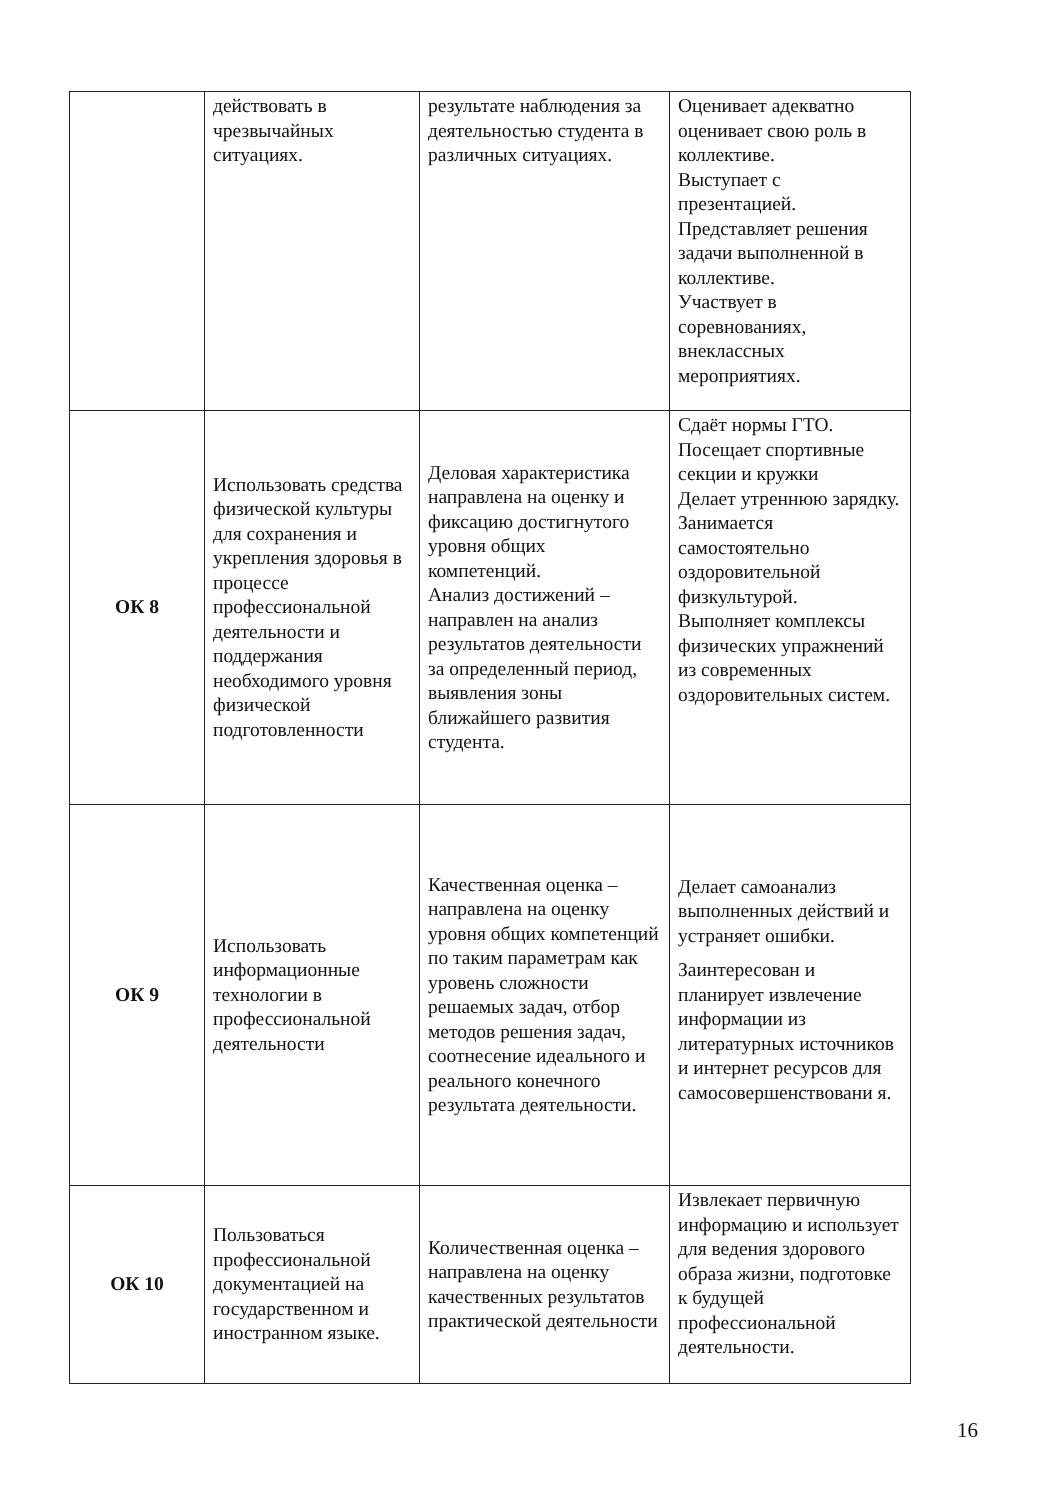| | действовать в чрезвычайных ситуациях. | результате наблюдения за деятельностью студента в различных ситуациях. | Оценивает адекватно оценивает свою роль в коллективе. Выступает с презентацией. Представляет решения задачи выполненной в коллективе. Участвует в соревнованиях, внеклассных мероприятиях. |
| ОК 8 | Использовать средства физической культуры для сохранения и укрепления здоровья в процессе профессиональной деятельности и поддержания необходимого уровня физической подготовленности | Деловая характеристика направлена на оценку и фиксацию достигнутого уровня общих компетенций. Анализ достижений – направлен на анализ результатов деятельности за определенный период, выявления зоны ближайшего развития студента. | Сдаёт нормы ГТО. Посещает спортивные секции и кружки Делает утреннюю зарядку. Занимается самостоятельно оздоровительной физкультурой. Выполняет комплексы физических упражнений из современных оздоровительных систем. |
| ОК 9 | Использовать информационные технологии в профессиональной деятельности | Качественная оценка – направлена на оценку уровня общих компетенций по таким параметрам как уровень сложности решаемых задач, отбор методов решения задач, соотнесение идеального и реального конечного результата деятельности. | Делает самоанализ выполненных действий и устраняет ошибки. Заинтересован и планирует извлечение информации из литературных источников и интернет ресурсов для самосовершенствовани я. |
| ОК 10 | Пользоваться профессиональной документацией на государственном и иностранном языке. | Количественная оценка – направлена на оценку качественных результатов практической деятельности | Извлекает первичную информацию и использует для ведения здорового образа жизни, подготовке к будущей профессиональной деятельности. |
16